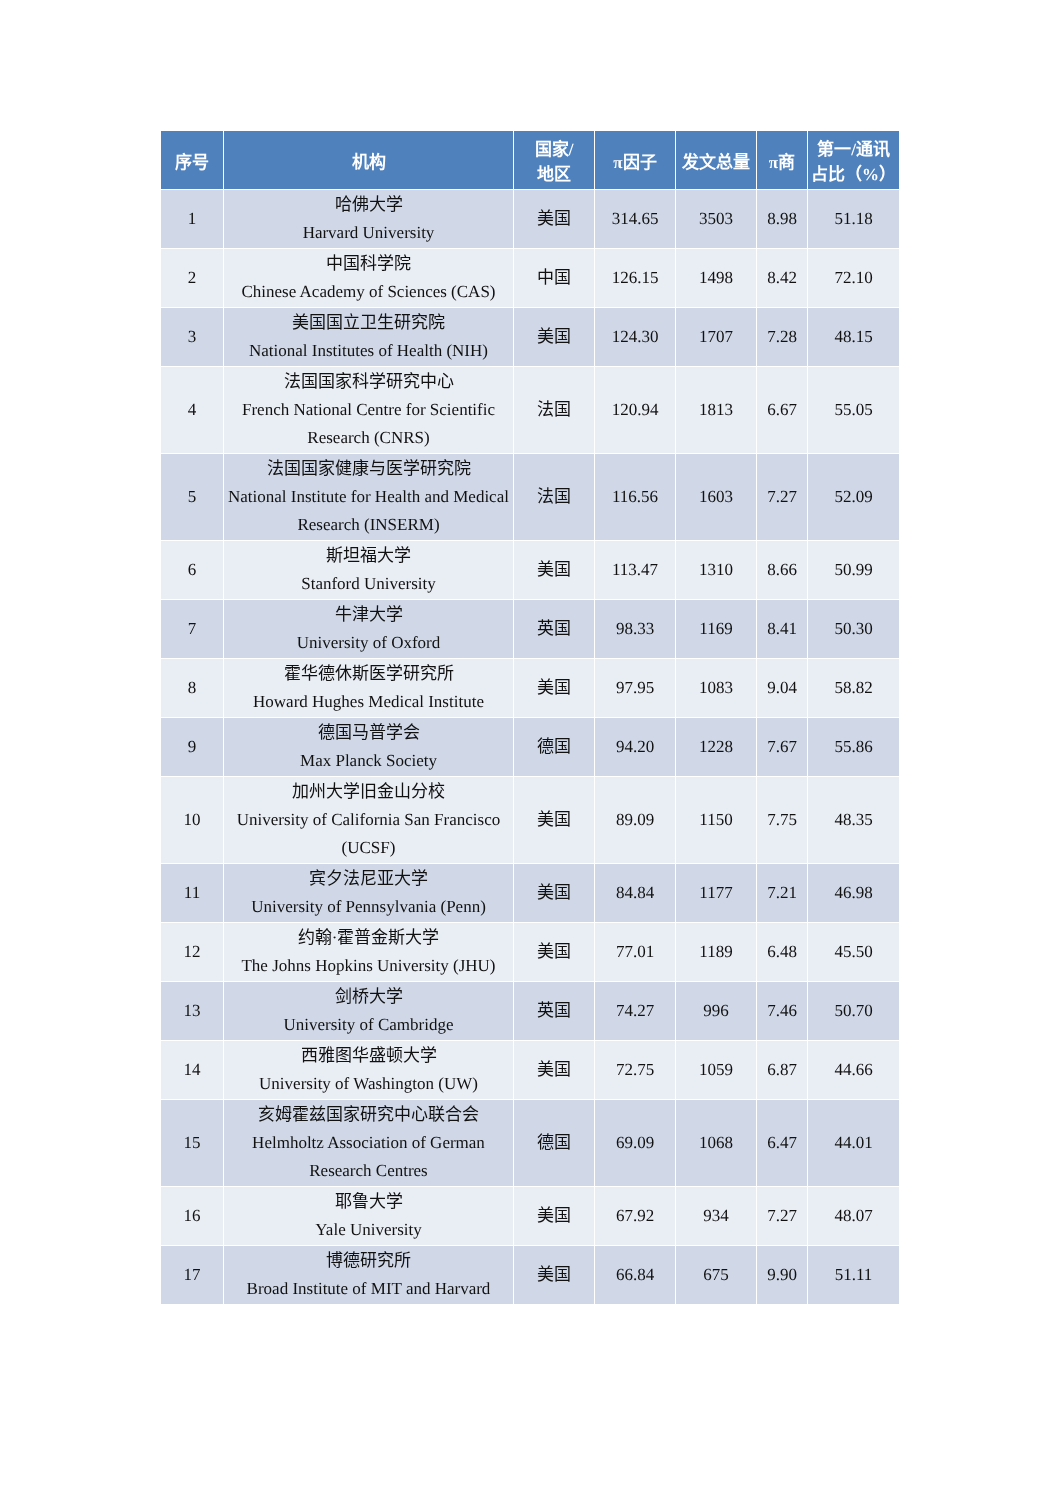| 序号 | 机构 | 国家/ 地区 | π因子 | 发文总量 | π商 | 第一/通讯占比（%） |
| --- | --- | --- | --- | --- | --- | --- |
| 1 | 哈佛大学 Harvard University | 美国 | 314.65 | 3503 | 8.98 | 51.18 |
| 2 | 中国科学院 Chinese Academy of Sciences (CAS) | 中国 | 126.15 | 1498 | 8.42 | 72.10 |
| 3 | 美国国立卫生研究院 National Institutes of Health (NIH) | 美国 | 124.30 | 1707 | 7.28 | 48.15 |
| 4 | 法国国家科学研究中心 French National Centre for Scientific Research (CNRS) | 法国 | 120.94 | 1813 | 6.67 | 55.05 |
| 5 | 法国国家健康与医学研究院 National Institute for Health and Medical Research (INSERM) | 法国 | 116.56 | 1603 | 7.27 | 52.09 |
| 6 | 斯坦福大学 Stanford University | 美国 | 113.47 | 1310 | 8.66 | 50.99 |
| 7 | 牛津大学 University of Oxford | 英国 | 98.33 | 1169 | 8.41 | 50.30 |
| 8 | 霍华德休斯医学研究所 Howard Hughes Medical Institute | 美国 | 97.95 | 1083 | 9.04 | 58.82 |
| 9 | 德国马普学会 Max Planck Society | 德国 | 94.20 | 1228 | 7.67 | 55.86 |
| 10 | 加州大学旧金山分校 University of California San Francisco (UCSF) | 美国 | 89.09 | 1150 | 7.75 | 48.35 |
| 11 | 宾夕法尼亚大学 University of Pennsylvania (Penn) | 美国 | 84.84 | 1177 | 7.21 | 46.98 |
| 12 | 约翰·霍普金斯大学 The Johns Hopkins University (JHU) | 美国 | 77.01 | 1189 | 6.48 | 45.50 |
| 13 | 剑桥大学 University of Cambridge | 英国 | 74.27 | 996 | 7.46 | 50.70 |
| 14 | 西雅图华盛顿大学 University of Washington (UW) | 美国 | 72.75 | 1059 | 6.87 | 44.66 |
| 15 | 亥姆霍兹国家研究中心联合会 Helmholtz Association of German Research Centres | 德国 | 69.09 | 1068 | 6.47 | 44.01 |
| 16 | 耶鲁大学 Yale University | 美国 | 67.92 | 934 | 7.27 | 48.07 |
| 17 | 博德研究所 Broad Institute of MIT and Harvard | 美国 | 66.84 | 675 | 9.90 | 51.11 |